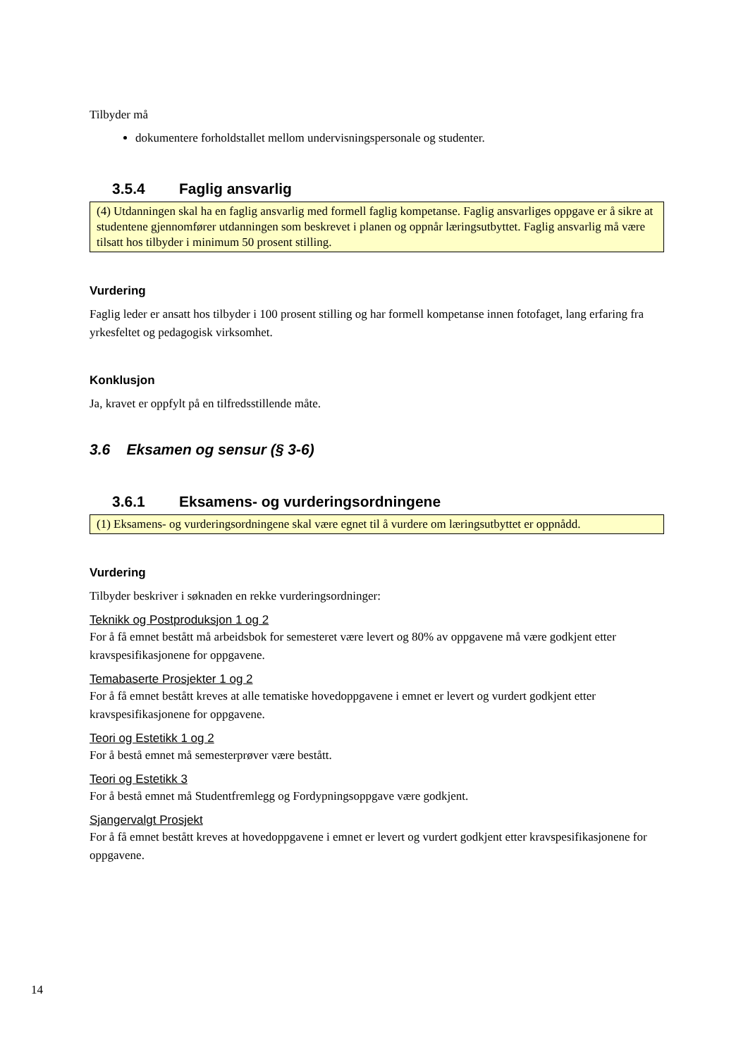Tilbyder må
dokumentere forholdstallet mellom undervisningspersonale og studenter.
3.5.4 Faglig ansvarlig
(4) Utdanningen skal ha en faglig ansvarlig med formell faglig kompetanse. Faglig ansvarliges oppgave er å sikre at studentene gjennomfører utdanningen som beskrevet i planen og oppnår læringsutbyttet. Faglig ansvarlig må være tilsatt hos tilbyder i minimum 50 prosent stilling.
Vurdering
Faglig leder er ansatt hos tilbyder i 100 prosent stilling og har formell kompetanse innen fotofaget, lang erfaring fra yrkesfeltet og pedagogisk virksomhet.
Konklusjon
Ja, kravet er oppfylt på en tilfredsstillende måte.
3.6 Eksamen og sensur (§ 3-6)
3.6.1 Eksamens- og vurderingsordningene
(1) Eksamens- og vurderingsordningene skal være egnet til å vurdere om læringsutbyttet er oppnådd.
Vurdering
Tilbyder beskriver i søknaden en rekke vurderingsordninger:
Teknikk og Postproduksjon 1 og 2
For å få emnet bestått må arbeidsbok for semesteret være levert og 80% av oppgavene må være godkjent etter kravspesifikasjonene for oppgavene.
Temabaserte Prosjekter 1 og 2
For å få emnet bestått kreves at alle tematiske hovedoppgavene i emnet er levert og vurdert godkjent etter kravspesifikasjonene for oppgavene.
Teori og Estetikk 1 og 2
For å bestå emnet må semesterprøver være bestått.
Teori og Estetikk 3
For å bestå emnet må Studentfremlegg og Fordypningsoppgave være godkjent.
Sjangervalgt Prosjekt
For å få emnet bestått kreves at hovedoppgavene i emnet er levert og vurdert godkjent etter kravspesifikasjonene for oppgavene.
14